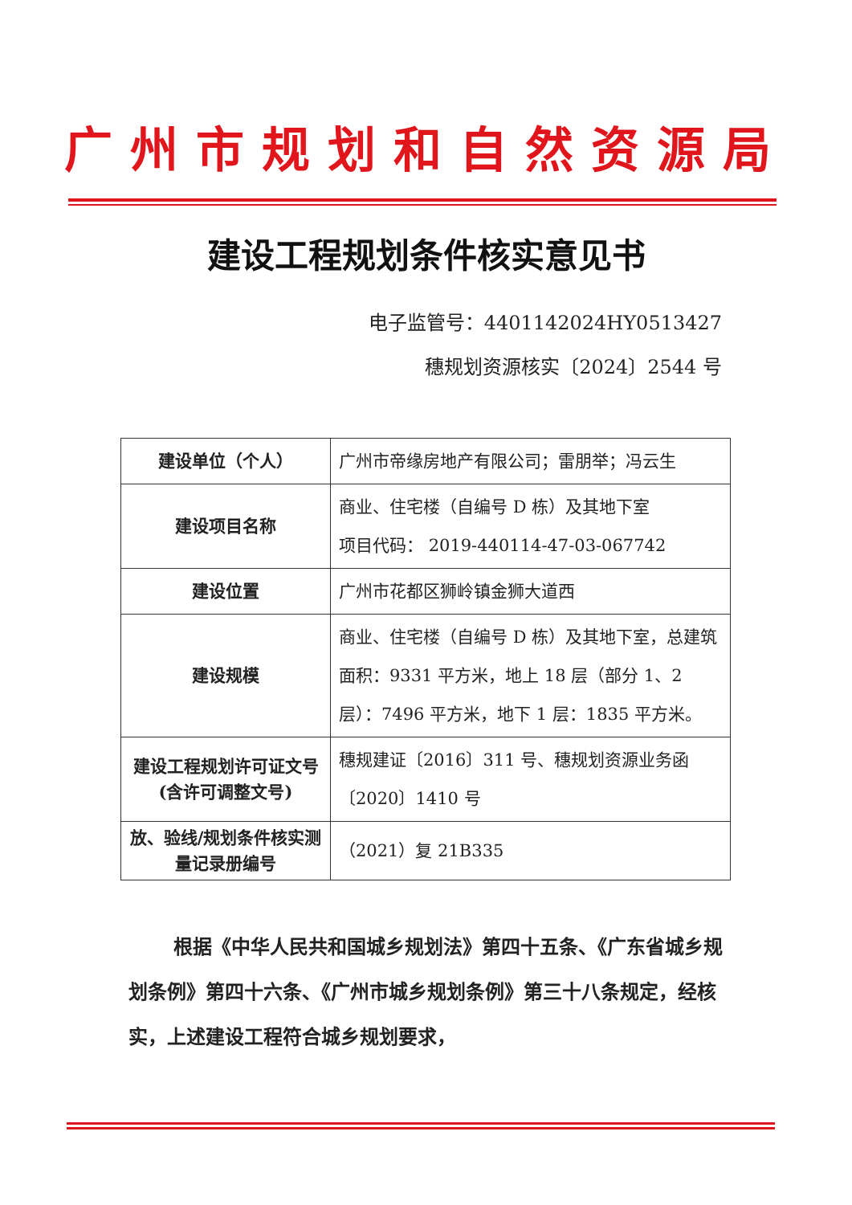广州市规划和自然资源局
建设工程规划条件核实意见书
电子监管号：4401142024HY0513427
穗规划资源核实〔2024〕2544 号
| 建设单位（个人） | 广州市帝缘房地产有限公司；雷朋举；冯云生 |
| 建设项目名称 | 商业、住宅楼（自编号 D 栋）及其地下室 项目代码： 2019-440114-47-03-067742 |
| 建设位置 | 广州市花都区狮岭镇金狮大道西 |
| 建设规模 | 商业、住宅楼（自编号 D 栋）及其地下室，总建筑面积：9331 平方米，地上 18 层（部分 1、2 层）：7496 平方米，地下 1 层：1835 平方米。 |
| 建设工程规划许可证文号(含许可调整文号) | 穗规建证〔2016〕311 号、穗规划资源业务函〔2020〕1410 号 |
| 放、验线/规划条件核实测量记录册编号 | （2021）复 21B335 |
根据《中华人民共和国城乡规划法》第四十五条、《广东省城乡规划条例》第四十六条、《广州市城乡规划条例》第三十八条规定，经核实，上述建设工程符合城乡规划要求，